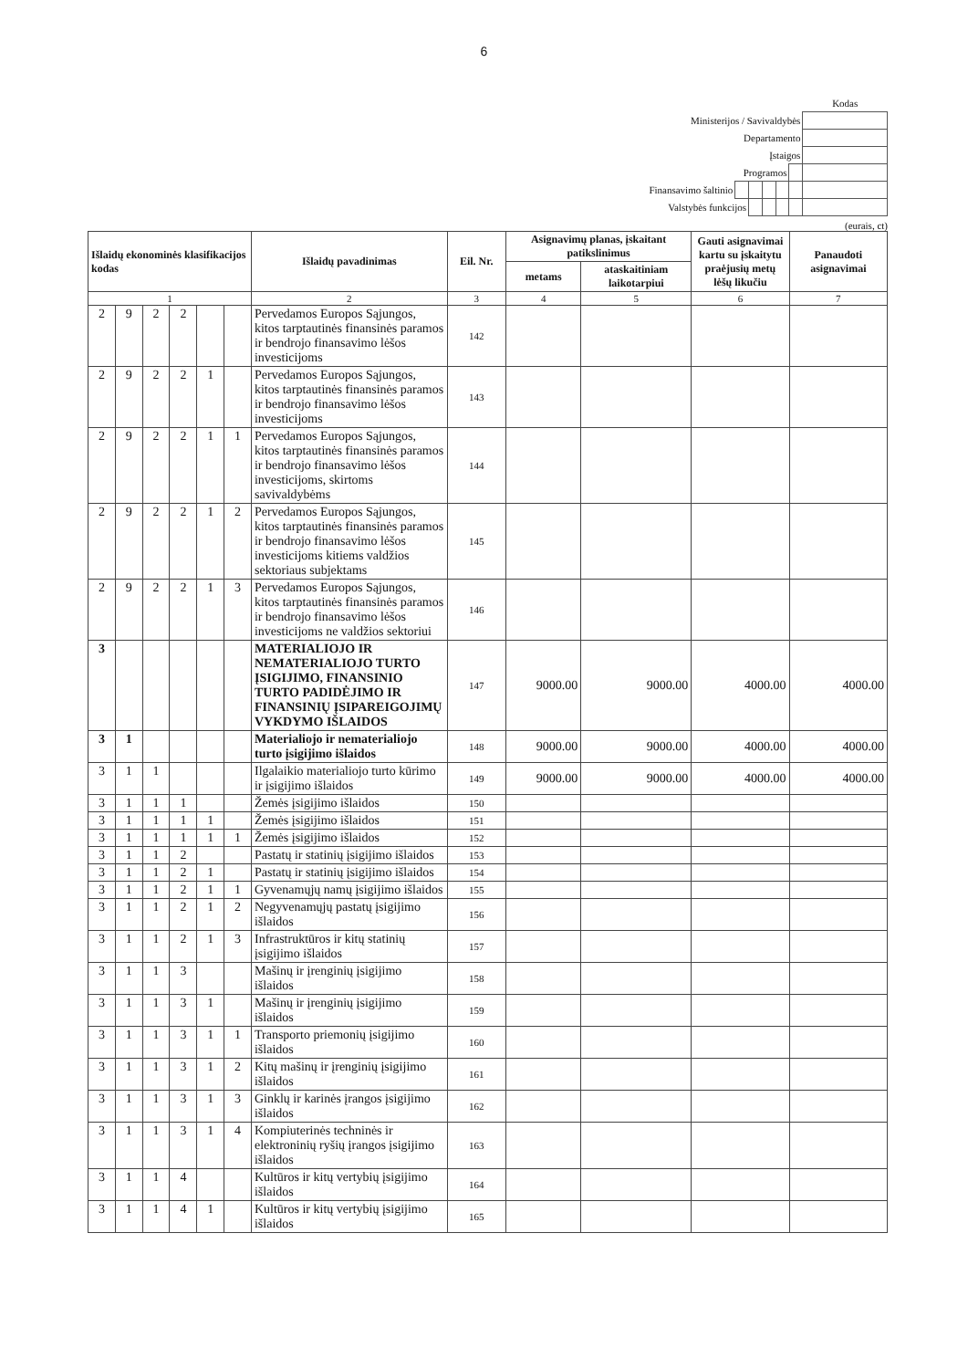6
| | | | | | | Kodas |
| Ministerijos / Savivaldybės | | | | | | |
| Departamento | | | | | | |
| Įstaigos | | | | | | |
| Programos | | | | | | |
| Finansavimo šaltinio | | | | | | |
| Valstybės funkcijos | | | | | | |
(eurais, ct)
| Išlaidų ekonominės klasifikacijos kodas | | | | | | Išlaidų pavadinimas | Eil. Nr. | Asignavimų planas, įskaitant patikslinimus | | Gauti asignavimai kartu su įskaitytu praėjusių metų lėšų likučiu | Panaudoti asignavimai |
| --- | --- | --- | --- | --- | --- | --- | --- | --- | --- | --- | --- |
| | | | | | | | | metams | ataskaitiniam laikotarpiui | | |
| 1 | | | | | | 2 | 3 | 4 | 5 | 6 | 7 |
| 2 | 9 | 2 | 2 | | | Pervedamos Europos Sąjungos, kitos tarptautinės finansinės paramos ir bendrojo finansavimo lėšos investicijoms | 142 | | | | |
| 2 | 9 | 2 | 2 | 1 | | Pervedamos Europos Sąjungos, kitos tarptautinės finansinės paramos ir bendrojo finansavimo lėšos investicijoms | 143 | | | | |
| 2 | 9 | 2 | 2 | 1 | 1 | Pervedamos Europos Sąjungos, kitos tarptautinės finansinės paramos ir bendrojo finansavimo lėšos investicijoms, skirtoms savivaldybėms | 144 | | | | |
| 2 | 9 | 2 | 2 | 1 | 2 | Pervedamos Europos Sąjungos, kitos tarptautinės finansinės paramos ir bendrojo finansavimo lėšos investicijoms kitiems valdžios sektoriaus subjektams | 145 | | | | |
| 2 | 9 | 2 | 2 | 1 | 3 | Pervedamos Europos Sąjungos, kitos tarptautinės finansinės paramos ir bendrojo finansavimo lėšos investicijoms ne valdžios sektoriui | 146 | | | | |
| 3 | | | | | | MATERIALIOJO IR NEMATERIALIOJO TURTO ĮSIGIJIMO, FINANSINIO TURTO PADIDĖJIMO IR FINANSINIŲ ĮSIPAREIGOJIMŲ VYKDYMO IŠLAIDOS | 147 | 9000.00 | 9000.00 | 4000.00 | 4000.00 |
| 3 | 1 | | | | | Materialiojo ir nematerialiojo turto įsigijimo išlaidos | 148 | 9000.00 | 9000.00 | 4000.00 | 4000.00 |
| 3 | 1 | 1 | | | | Ilgalaikio materialiojo turto kūrimo ir įsigijimo išlaidos | 149 | 9000.00 | 9000.00 | 4000.00 | 4000.00 |
| 3 | 1 | 1 | 1 | | | Žemės įsigijimo išlaidos | 150 | | | | |
| 3 | 1 | 1 | 1 | 1 | | Žemės įsigijimo išlaidos | 151 | | | | |
| 3 | 1 | 1 | 1 | 1 | 1 | Žemės įsigijimo išlaidos | 152 | | | | |
| 3 | 1 | 1 | 2 | | | Pastatų ir statinių įsigijimo išlaidos | 153 | | | | |
| 3 | 1 | 1 | 2 | 1 | | Pastatų ir statinių įsigijimo išlaidos | 154 | | | | |
| 3 | 1 | 1 | 2 | 1 | 1 | Gyvenamųjų namų įsigijimo išlaidos | 155 | | | | |
| 3 | 1 | 1 | 2 | 1 | 2 | Negyvenamųjų pastatų įsigijimo išlaidos | 156 | | | | |
| 3 | 1 | 1 | 2 | 1 | 3 | Infrastruktūros ir kitų statinių įsigijimo išlaidos | 157 | | | | |
| 3 | 1 | 1 | 3 | | | Mašinų ir įrenginių įsigijimo išlaidos | 158 | | | | |
| 3 | 1 | 1 | 3 | 1 | | Mašinų ir įrenginių įsigijimo išlaidos | 159 | | | | |
| 3 | 1 | 1 | 3 | 1 | 1 | Transporto priemonių įsigijimo išlaidos | 160 | | | | |
| 3 | 1 | 1 | 3 | 1 | 2 | Kitų mašinų ir įrenginių įsigijimo išlaidos | 161 | | | | |
| 3 | 1 | 1 | 3 | 1 | 3 | Ginklų ir karinės įrangos įsigijimo išlaidos | 162 | | | | |
| 3 | 1 | 1 | 3 | 1 | 4 | Kompiuterinės techninės ir elektroninių ryšių įrangos įsigijimo išlaidos | 163 | | | | |
| 3 | 1 | 1 | 4 | | | Kultūros ir kitų vertybių įsigijimo išlaidos | 164 | | | | |
| 3 | 1 | 1 | 4 | 1 | | Kultūros ir kitų vertybių įsigijimo išlaidos | 165 | | | | |